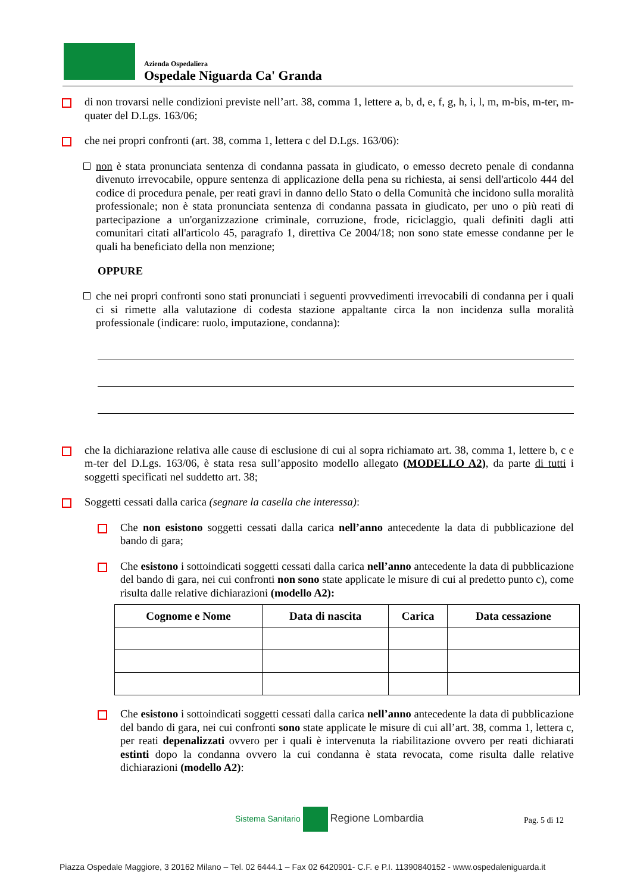Azienda Ospedaliera
Ospedale Niguarda Ca' Granda
di non trovarsi nelle condizioni previste nell’art. 38, comma 1, lettere a, b, d, e, f, g, h, i, l, m, m-bis, m-ter, m-quater del D.Lgs. 163/06;
che nei propri confronti (art. 38, comma 1, lettera c del D.Lgs. 163/06):
non è stata pronunciata sentenza di condanna passata in giudicato, o emesso decreto penale di condanna divenuto irrevocabile, oppure sentenza di applicazione della pena su richiesta, ai sensi dell'articolo 444 del codice di procedura penale, per reati gravi in danno dello Stato o della Comunità che incidono sulla moralità professionale; non è stata pronunciata sentenza di condanna passata in giudicato, per uno o più reati di partecipazione a un'organizzazione criminale, corruzione, frode, riciclaggio, quali definiti dagli atti comunitari citati all'articolo 45, paragrafo 1, direttiva Ce 2004/18; non sono state emesse condanne per le quali ha beneficiato della non menzione;
OPPURE
che nei propri confronti sono stati pronunciati i seguenti provvedimenti irrevocabili di condanna per i quali ci si rimette alla valutazione di codesta stazione appaltante circa la non incidenza sulla moralità professionale (indicare: ruolo, imputazione, condanna):
che la dichiarazione relativa alle cause di esclusione di cui al sopra richiamato art. 38, comma 1, lettere b, c e m-ter del D.Lgs. 163/06, è stata resa sull’apposito modello allegato (MODELLO A2), da parte di tutti i soggetti specificati nel suddetto art. 38;
Soggetti cessati dalla carica (segnare la casella che interessa):
Che non esistono soggetti cessati dalla carica nell’anno antecedente la data di pubblicazione del bando di gara;
Che esistono i sottoindicati soggetti cessati dalla carica nell’anno antecedente la data di pubblicazione del bando di gara, nei cui confronti non sono state applicate le misure di cui al predetto punto c), come risulta dalle relative dichiarazioni (modello A2):
| Cognome e Nome | Data di nascita | Carica | Data cessazione |
| --- | --- | --- | --- |
Che esistono i sottoindicati soggetti cessati dalla carica nell’anno antecedente la data di pubblicazione del bando di gara, nei cui confronti sono state applicate le misure di cui all’art. 38, comma 1, lettera c, per reati depenalizzati ovvero per i quali è intervenuta la riabilitazione ovvero per reati dichiarati estinti dopo la condanna ovvero la cui condanna è stata revocata, come risulta dalle relative dichiarazioni (modello A2):
Sistema Sanitario Regione Lombardia
Pag. 5 di 12
Piazza Ospedale Maggiore, 3 20162 Milano – Tel. 02 6444.1 – Fax 02 6420901- C.F. e P.I. 11390840152 - www.ospedaleniguarda.it